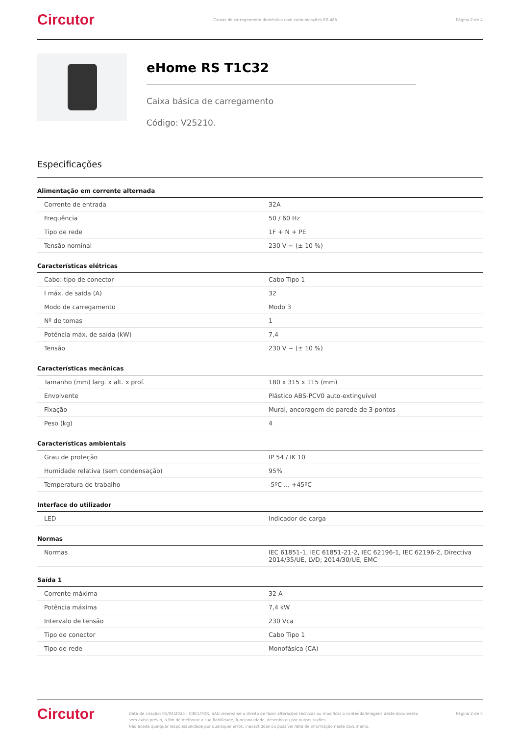Circutor Caixas de carregamento doméstico com comunicações RS-485 Página 2 de 4
eHome RS T1C32
Caixa básica de carregamento
Código: V25210.
Especificações
Alimentação em corrente alternada
| Corrente de entrada | 32A |
| Frequência | 50 / 60 Hz |
| Tipo de rede | 1F + N + PE |
| Tensão nominal | 230 V ~ (± 10 %) |
Características elétricas
| Cabo: tipo de conector | Cabo Tipo 1 |
| I máx. de saída (A) | 32 |
| Modo de carregamento | Modo 3 |
| Nº de tomas | 1 |
| Potência máx. de saída (kW) | 7,4 |
| Tensão | 230 V ~ (± 10 %) |
Características mecânicas
| Tamanho (mm) larg. x alt. x prof. | 180 x 315 x 115 (mm) |
| Envolvente | Plástico ABS-PCV0 auto-extinguível |
| Fixação | Mural, ancoragem de parede de 3 pontos |
| Peso (kg) | 4 |
Características ambientais
| Grau de proteção | IP 54 / IK 10 |
| Humidade relativa (sem condensação) | 95% |
| Temperatura de trabalho | -5ºC ... +45ºC |
Interface do utilizador
| LED | Indicador de carga |
Normas
| Normas | IEC 61851-1, IEC 61851-21-2, IEC 62196-1, IEC 62196-2, Directiva 2014/35/UE, LVD; 2014/30/UE, EMC |
Saída 1
| Corrente máxima | 32 A |
| Potência máxima | 7,4 kW |
| Intervalo de tensão | 230 Vca |
| Tipo de conector | Cabo Tipo 1 |
| Tipo de rede | Monofásica (CA) |
Circutor Data de criação: 01/04/2025 - CIRCUTOR, SAU reserva-se o direito de fazer alterações técnicas ou modificar o conteúdo/imagens deste documento sem aviso prévio, a fim de melhorar a sua fiabilidade, funcionalidade, desenho ou por outras razões.
Não aceita qualquer responsabilidade por quaisquer erros, inexactidões ou possível falta de informação neste documento. Página 2 de 4